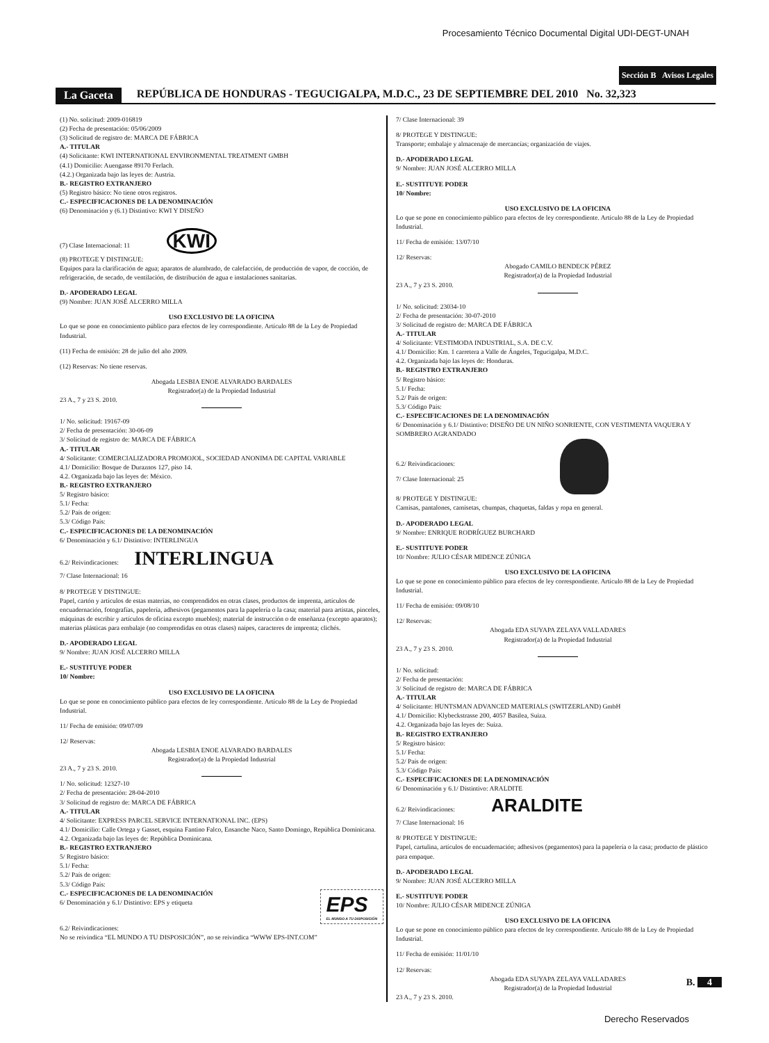Procesamiento Técnico Documental Digital UDI-DEGT-UNAH
Sección B Avisos Legales
La Gaceta REPÚBLICA DE HONDURAS - TEGUCIGALPA, M.D.C., 23 DE SEPTIEMBRE DEL 2010 No. 32,323
(1) No. solicitud: 2009-016819
(2) Fecha de presentación: 05/06/2009
(3) Solicitud de registro de: MARCA DE FÁBRICA
A.- TITULAR
(4) Solicitante: KWI INTERNATIONAL ENVIRONMENTAL TREATMENT GMBH
(4.1) Domicilio: Auengasse 89170 Ferlach.
(4.2.) Organizada bajo las leyes de: Austria.
B.- REGISTRO EXTRANJERO
(5) Registro básico: No tiene otros registros.
C.- ESPECIFICACIONES DE LA DENOMINACIÓN
(6) Denominación y (6.1) Distintivo: KWI Y DISEÑO
(7) Clase Internacional: 11 KWI
(8) PROTEGE Y DISTINGUE:
Equipos para la clarificación de agua; aparatos de alumbrado, de calefacción, de producción de vapor, de cocción, de refrigeración, de secado, de ventilación, de distribución de agua e instalaciones sanitarias.
D.- APODERADO LEGAL
(9) Nombre: JUAN JOSÉ ALCERRO MILLA
USO EXCLUSIVO DE LA OFICINA
Lo que se pone en conocimiento público para efectos de ley correspondiente. Artículo 88 de la Ley de Propiedad Industrial.
(11) Fecha de emisión: 28 de julio del año 2009.
(12) Reservas: No tiene reservas.
Abogada LESBIA ENOE ALVARADO BARDALES
Registrador(a) de la Propiedad Industrial
23 A., 7 y 23 S. 2010.
1/ No. solicitud: 19167-09
2/ Fecha de presentación: 30-06-09
3/ Solicitud de registro de: MARCA DE FÁBRICA
A.- TITULAR
4/ Solicitante: COMERCIALIZADORA PROMOJOL, SOCIEDAD ANONIMA DE CAPITAL VARIABLE
4.1/ Domicilio: Bosque de Duraznos 127, piso 14.
4.2. Organizada bajo las leyes de: México.
B.- REGISTRO EXTRANJERO
5/ Registro básico:
5.1/ Fecha:
5.2/ País de origen:
5.3/ Código País:
C.- ESPECIFICACIONES DE LA DENOMINACIÓN
6/ Denominación y 6.1/ Distintivo: INTERLINGUA
6.2/ Reivindicaciones: INTERLINGUA
7/ Clase Internacional: 16
8/ PROTEGE Y DISTINGUE:
Papel, cartón y artículos de estas materias, no comprendidos en otras clases, productos de imprenta, artículos de encuadernación, fotografías, papelería, adhesivos (pegamentos para la papelería o la casa; material para artistas, pinceles, máquinas de escribir y artículos de oficina excepto muebles); material de instrucción o de enseñanza (excepto aparatos); materias plásticas para embalaje (no comprendidas en otras clases) naipes, caracteres de imprenta; clichés.
D.- APODERADO LEGAL
9/ Nombre: JUAN JOSÉ ALCERRO MILLA
E.- SUSTITUYE PODER
10/ Nombre:
USO EXCLUSIVO DE LA OFICINA
Lo que se pone en conocimiento público para efectos de ley correspondiente. Artículo 88 de la Ley de Propiedad Industrial.
11/ Fecha de emisión: 09/07/09
12/ Reservas:
Abogada LESBIA ENOE ALVARADO BARDALES
Registrador(a) de la Propiedad Industrial
23 A., 7 y 23 S. 2010.
1/ No. solicitud: 12327-10
2/ Fecha de presentación: 28-04-2010
3/ Solicitud de registro de: MARCA DE FÁBRICA
A.- TITULAR
4/ Solicitante: EXPRESS PARCEL SERVICE INTERNATIONAL INC. (EPS)
4.1/ Domicilio: Calle Ortega y Gasset, esquina Fantino Falco, Ensanche Naco, Santo Domingo, República Dominicana.
4.2. Organizada bajo las leyes de: República Dominicana.
B.- REGISTRO EXTRANJERO
5/ Registro básico:
5.1/ Fecha:
5.2/ País de origen:
5.3/ Código País:
C.- ESPECIFICACIONES DE LA DENOMINACIÓN
6/ Denominación y 6.1/ Distintivo: EPS y etiqueta
EPS
EL MUNDO A TU DISPOSICIÓN
6.2/ Reivindicaciones:
No se reivindica “EL MUNDO A TU DISPOSICIÓN”, no se reivindica “WWW EPS-INT.COM”
7/ Clase Internacional: 39
8/ PROTEGE Y DISTINGUE:
Transporte; embalaje y almacenaje de mercancías; organización de viajes.
D.- APODERADO LEGAL
9/ Nombre: JUAN JOSÉ ALCERRO MILLA
E.- SUSTITUYE PODER
10/ Nombre:
USO EXCLUSIVO DE LA OFICINA
Lo que se pone en conocimiento público para efectos de ley correspondiente. Artículo 88 de la Ley de Propiedad Industrial.
11/ Fecha de emisión: 13/07/10
12/ Reservas:
Abogado CAMILO BENDECK PÉREZ
Registrador(a) de la Propiedad Industrial
23 A., 7 y 23 S. 2010.
1/ No. solicitud: 23034-10
2/ Fecha de presentación: 30-07-2010
3/ Solicitud de registro de: MARCA DE FÁBRICA
A.- TITULAR
4/ Solicitante: VESTIMODA INDUSTRIAL, S.A. DE C.V.
4.1/ Domicilio: Km. 1 carretera a Valle de Ángeles, Tegucigalpa, M.D.C.
4.2. Organizada bajo las leyes de: Honduras.
B.- REGISTRO EXTRANJERO
5/ Registro básico:
5.1/ Fecha:
5.2/ País de origen:
5.3/ Código País:
C.- ESPECIFICACIONES DE LA DENOMINACIÓN
6/ Denominación y 6.1/ Distintivo: DISEÑO DE UN NIÑO SONRIENTE, CON VESTIMENTA VAQUERA Y SOMBRERO AGRANDADO
6.2/ Reivindicaciones:
7/ Clase Internacional: 25
8/ PROTEGE Y DISTINGUE:
Camisas, pantalones, camisetas, chumpas, chaquetas, faldas y ropa en general.
D.- APODERADO LEGAL
9/ Nombre: ENRIQUE RODRÍGUEZ BURCHARD
E.- SUSTITUYE PODER
10/ Nombre: JULIO CÉSAR MIDENCE ZÚNIGA
USO EXCLUSIVO DE LA OFICINA
Lo que se pone en conocimiento público para efectos de ley correspondiente. Artículo 88 de la Ley de Propiedad Industrial.
11/ Fecha de emisión: 09/08/10
12/ Reservas:
Abogada EDA SUYAPA ZELAYA VALLADARES
Registrador(a) de la Propiedad Industrial
23 A., 7 y 23 S. 2010.
1/ No. solicitud:
2/ Fecha de presentación:
3/ Solicitud de registro de: MARCA DE FÁBRICA
A.- TITULAR
4/ Solicitante: HUNTSMAN ADVANCED MATERIALS (SWITZERLAND) GmbH
4.1/ Domicilio: Klybeckstrasse 200, 4057 Basilea, Suiza.
4.2. Organizada bajo las leyes de: Suiza.
B.- REGISTRO EXTRANJERO
5/ Registro básico:
5.1/ Fecha:
5.2/ País de origen:
5.3/ Código País:
C.- ESPECIFICACIONES DE LA DENOMINACIÓN
6/ Denominación y 6.1/ Distintivo: ARALDITE
6.2/ Reivindicaciones: ARALDITE
7/ Clase Internacional: 16
8/ PROTEGE Y DISTINGUE:
Papel, cartulina, artículos de encuadernación; adhesivos (pegamentos) para la papelería o la casa; producto de plástico para empaque.
D.- APODERADO LEGAL
9/ Nombre: JUAN JOSÉ ALCERRO MILLA
E.- SUSTITUYE PODER
10/ Nombre: JULIO CÉSAR MIDENCE ZÚNIGA
USO EXCLUSIVO DE LA OFICINA
Lo que se pone en conocimiento público para efectos de ley correspondiente. Artículo 88 de la Ley de Propiedad Industrial.
11/ Fecha de emisión: 11/01/10
12/ Reservas:
Abogada EDA SUYAPA ZELAYA VALLADARES
Registrador(a) de la Propiedad Industrial
23 A., 7 y 23 S. 2010.
B. 4
Derecho Reservados